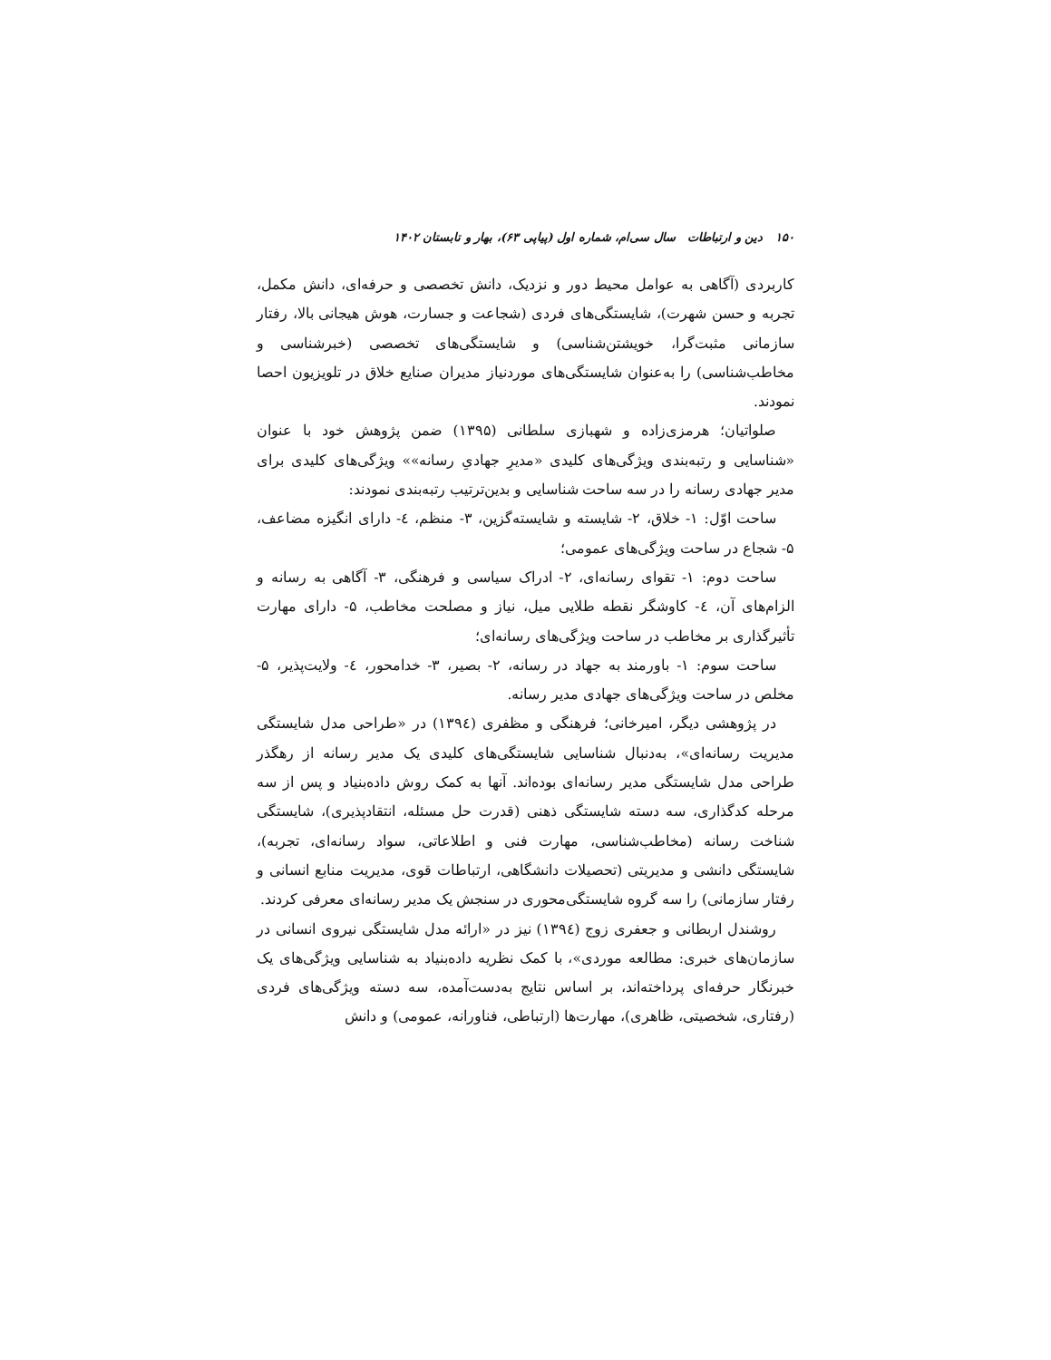۱۵۰ دین و ارتباطات سال سی‌ام، شماره اول (پیاپی ۶۳)، بهار و تابستان ۱۴۰۲
کاربردی (آگاهی به عوامل محیط دور و نزدیک، دانش تخصصی و حرفه‌ای، دانش مکمل، تجربه و حسن شهرت)، شایستگی‌های فردی (شجاعت و جسارت، هوش هیجانی بالا، رفتار سازمانی مثبت‌گرا، خویشتن‌شناسی) و شایستگی‌های تخصصی (خبرشناسی و مخاطب‌شناسی) را به‌عنوان شایستگی‌های موردنیاز مدیران صنایع خلاق در تلویزیون احصا نمودند.
صلواتیان؛ هرمزی‌زاده و شهبازی سلطانی (۱۳۹۵) ضمن پژوهش خود با عنوان «شناسایی و رتبه‌بندی ویژگی‌های کلیدی «مدیرِ جهادیِ رسانه»» ویژگی‌های کلیدی برای مدیر جهادی رسانه را در سه ساحت شناسایی و بدین‌ترتیب رتبه‌بندی نمودند:
ساحت اوّل: ۱- خلاق، ۲- شایسته و شایسته‌گزین، ۳- منظم، ٤- دارای انگیزه مضاعف، ۵- شجاع در ساحت ویژگی‌های عمومی؛
ساحت دوم: ۱- تقوای رسانه‌ای، ۲- ادراک سیاسی و فرهنگی، ۳- آگاهی به رسانه و الزام‌های آن، ٤- کاوشگر نقطه طلایی میل، نیاز و مصلحت مخاطب، ۵- دارای مهارت تأثیرگذاری بر مخاطب در ساحت ویژگی‌های رسانه‌ای؛
ساحت سوم: ۱- باورمند به جهاد در رسانه، ۲- بصیر، ۳- خدامحور، ٤- ولایت‌پذیر، ۵- مخلص در ساحت ویژگی‌های جهادی مدیر رسانه.
در پژوهشی دیگر، امیرخانی؛ فرهنگی و مظفری (۱۳۹٤) در «طراحی مدل شایستگی مدیریت رسانه‌ای»، به‌دنبال شناسایی شایستگی‌های کلیدی یک مدیر رسانه از رهگذر طراحی مدل شایستگی مدیر رسانه‌ای بوده‌اند. آنها به کمک روش داده‌بنیاد و پس از سه مرحله کدگذاری، سه دسته شایستگی ذهنی (قدرت حل مسئله، انتقادپذیری)، شایستگی شناخت رسانه (مخاطب‌شناسی، مهارت فنی و اطلاعاتی، سواد رسانه‌ای، تجربه)، شایستگی دانشی و مدیریتی (تحصیلات دانشگاهی، ارتباطات قوی، مدیریت منابع انسانی و رفتار سازمانی) را سه گروه شایستگی‌محوری در سنجش یک مدیر رسانه‌ای معرفی کردند.
روشندل اربطانی و جعفری زوج (۱۳۹٤) نیز در «ارائه مدل شایستگی نیروی انسانی در سازمان‌های خبری: مطالعه موردی»، با کمک نظریه داده‌بنیاد به شناسایی ویژگی‌های یک خبرنگار حرفه‌ای پرداخته‌اند، بر اساس نتایج به‌دست‌آمده، سه دسته ویژگی‌های فردی (رفتاری، شخصیتی، ظاهری)، مهارت‌ها (ارتباطی، فناورانه، عمومی) و دانش